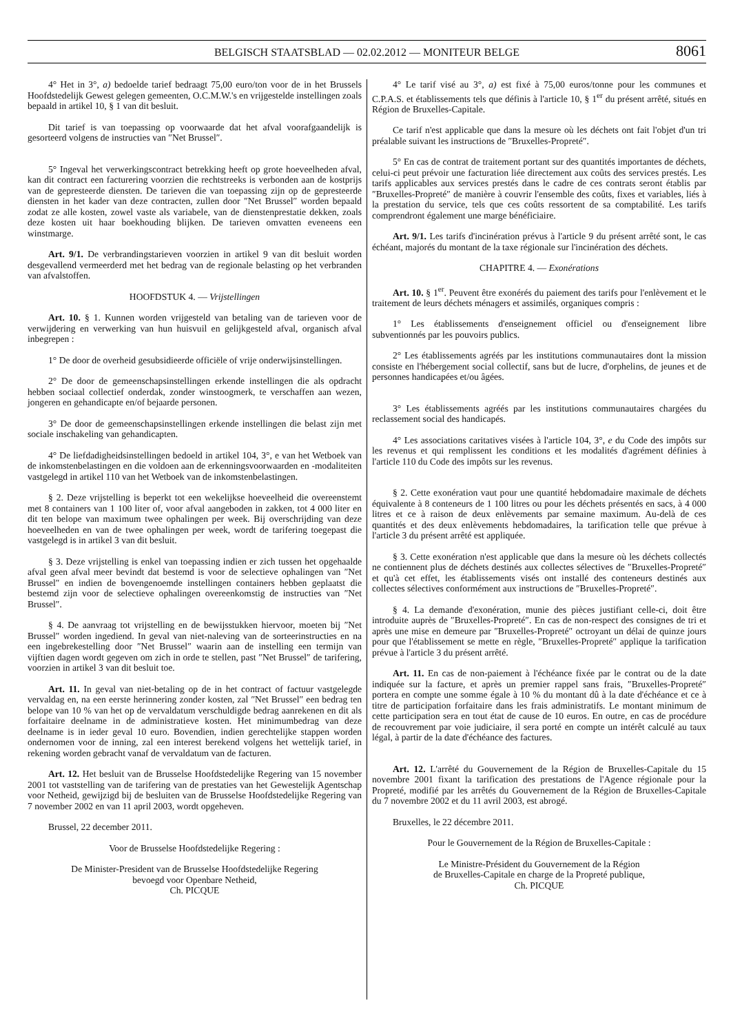BELGISCH STAATSBLAD — 02.02.2012 — MONITEUR BELGE
8061
4° Het in 3°, a) bedoelde tarief bedraagt 75,00 euro/ton voor de in het Brussels Hoofdstedelijk Gewest gelegen gemeenten, O.C.M.W.'s en vrijgestelde instellingen zoals bepaald in artikel 10, § 1 van dit besluit.
Dit tarief is van toepassing op voorwaarde dat het afval voorafgaandelijk is gesorteerd volgens de instructies van ″Net Brussel″.
5° Ingeval het verwerkingscontract betrekking heeft op grote hoeveelheden afval, kan dit contract een facturering voorzien die rechtstreeks is verbonden aan de kostprijs van de gepresteerde diensten. De tarieven die van toepassing zijn op de gepresteerde diensten in het kader van deze contracten, zullen door ″Net Brussel″ worden bepaald zodat ze alle kosten, zowel vaste als variabele, van de dienstenprestatie dekken, zoals deze kosten uit haar boekhouding blijken. De tarieven omvatten eveneens een winstmarge.
Art. 9/1. De verbrandingstarieven voorzien in artikel 9 van dit besluit worden desgevallend vermeerderd met het bedrag van de regionale belasting op het verbranden van afvalstoffen.
HOOFDSTUK 4. — Vrijstellingen
Art. 10. § 1. Kunnen worden vrijgesteld van betaling van de tarieven voor de verwijdering en verwerking van hun huisvuil en gelijkgesteld afval, organisch afval inbegrepen :
1° De door de overheid gesubsidieerde officiële of vrije onderwijsinstellingen.
2° De door de gemeenschapsinstellingen erkende instellingen die als opdracht hebben sociaal collectief onderdak, zonder winstoogmerk, te verschaffen aan wezen, jongeren en gehandicapte en/of bejaarde personen.
3° De door de gemeenschapsinstellingen erkende instellingen die belast zijn met sociale inschakeling van gehandicapten.
4° De liefdadigheidsinstellingen bedoeld in artikel 104, 3°, e van het Wetboek van de inkomstenbelastingen en die voldoen aan de erkenningsvoorwaarden en -modaliteiten vastgelegd in artikel 110 van het Wetboek van de inkomstenbelastingen.
§ 2. Deze vrijstelling is beperkt tot een wekelijkse hoeveelheid die overeenstemt met 8 containers van 1 100 liter of, voor afval aangeboden in zakken, tot 4 000 liter en dit ten belope van maximum twee ophalingen per week. Bij overschrijding van deze hoeveelheden en van de twee ophalingen per week, wordt de tarifering toegepast die vastgelegd is in artikel 3 van dit besluit.
§ 3. Deze vrijstelling is enkel van toepassing indien er zich tussen het opgehaalde afval geen afval meer bevindt dat bestemd is voor de selectieve ophalingen van ″Net Brussel″ en indien de bovengenoemde instellingen containers hebben geplaatst die bestemd zijn voor de selectieve ophalingen overeenkomstig de instructies van ″Net Brussel″.
§ 4. De aanvraag tot vrijstelling en de bewijsstukken hiervoor, moeten bij ″Net Brussel″ worden ingediend. In geval van niet-naleving van de sorteerinstructies en na een ingebrekestelling door ″Net Brussel″ waarin aan de instelling een termijn van vijftien dagen wordt gegeven om zich in orde te stellen, past ″Net Brussel″ de tarifering, voorzien in artikel 3 van dit besluit toe.
Art. 11. In geval van niet-betaling op de in het contract of factuur vastgelegde vervaldag en, na een eerste herinnering zonder kosten, zal ″Net Brussel″ een bedrag ten belope van 10 % van het op de vervaldatum verschuldigde bedrag aanrekenen en dit als forfaitaire deelname in de administratieve kosten. Het minimumbedrag van deze deelname is in ieder geval 10 euro. Bovendien, indien gerechtelijke stappen worden ondernomen voor de inning, zal een interest berekend volgens het wettelijk tarief, in rekening worden gebracht vanaf de vervaldatum van de facturen.
Art. 12. Het besluit van de Brusselse Hoofdstedelijke Regering van 15 november 2001 tot vaststelling van de tarifering van de prestaties van het Gewestelijk Agentschap voor Netheid, gewijzigd bij de besluiten van de Brusselse Hoofdstedelijke Regering van 7 november 2002 en van 11 april 2003, wordt opgeheven.
Brussel, 22 december 2011.
Voor de Brusselse Hoofdstedelijke Regering :
De Minister-President van de Brusselse Hoofdstedelijke Regering
bevoegd voor Openbare Netheid,
Ch. PICQUE
4° Le tarif visé au 3°, a) est fixé à 75,00 euros/tonne pour les communes et C.P.A.S. et établissements tels que définis à l'article 10, § 1<sup>er</sup> du présent arrêté, situés en Région de Bruxelles-Capitale.
Ce tarif n'est applicable que dans la mesure où les déchets ont fait l'objet d'un tri préalable suivant les instructions de ″Bruxelles-Propreté″.
5° En cas de contrat de traitement portant sur des quantités importantes de déchets, celui-ci peut prévoir une facturation liée directement aux coûts des services prestés. Les tarifs applicables aux services prestés dans le cadre de ces contrats seront établis par ″Bruxelles-Propreté″ de manière à couvrir l'ensemble des coûts, fixes et variables, liés à la prestation du service, tels que ces coûts ressortent de sa comptabilité. Les tarifs comprendront également une marge bénéficiaire.
Art. 9/1. Les tarifs d'incinération prévus à l'article 9 du présent arrêté sont, le cas échéant, majorés du montant de la taxe régionale sur l'incinération des déchets.
CHAPITRE 4. — Exonérations
Art. 10. § 1<sup>er</sup>. Peuvent être exonérés du paiement des tarifs pour l'enlèvement et le traitement de leurs déchets ménagers et assimilés, organiques compris :
1° Les établissements d'enseignement officiel ou d'enseignement libre subventionnés par les pouvoirs publics.
2° Les établissements agréés par les institutions communautaires dont la mission consiste en l'hébergement social collectif, sans but de lucre, d'orphelins, de jeunes et de personnes handicapées et/ou âgées.
3° Les établissements agréés par les institutions communautaires chargées du reclassement social des handicapés.
4° Les associations caritatives visées à l'article 104, 3°, e du Code des impôts sur les revenus et qui remplissent les conditions et les modalités d'agrément définies à l'article 110 du Code des impôts sur les revenus.
§ 2. Cette exonération vaut pour une quantité hebdomadaire maximale de déchets équivalente à 8 conteneurs de 1 100 litres ou pour les déchets présentés en sacs, à 4 000 litres et ce à raison de deux enlèvements par semaine maximum. Au-delà de ces quantités et des deux enlèvements hebdomadaires, la tarification telle que prévue à l'article 3 du présent arrêté est appliquée.
§ 3. Cette exonération n'est applicable que dans la mesure où les déchets collectés ne contiennent plus de déchets destinés aux collectes sélectives de ″Bruxelles-Propreté″ et qu'à cet effet, les établissements visés ont installé des conteneurs destinés aux collectes sélectives conformément aux instructions de ″Bruxelles-Propreté″.
§ 4. La demande d'exonération, munie des pièces justifiant celle-ci, doit être introduite auprès de ″Bruxelles-Propreté″. En cas de non-respect des consignes de tri et après une mise en demeure par ″Bruxelles-Propreté″ octroyant un délai de quinze jours pour que l'établissement se mette en règle, ″Bruxelles-Propreté″ applique la tarification prévue à l'article 3 du présent arrêté.
Art. 11. En cas de non-paiement à l'échéance fixée par le contrat ou de la date indiquée sur la facture, et après un premier rappel sans frais, ″Bruxelles-Propreté″ portera en compte une somme égale à 10 % du montant dû à la date d'échéance et ce à titre de participation forfaitaire dans les frais administratifs. Le montant minimum de cette participation sera en tout état de cause de 10 euros. En outre, en cas de procédure de recouvrement par voie judiciaire, il sera porté en compte un intérêt calculé au taux légal, à partir de la date d'échéance des factures.
Art. 12. L'arrêté du Gouvernement de la Région de Bruxelles-Capitale du 15 novembre 2001 fixant la tarification des prestations de l'Agence régionale pour la Propreté, modifié par les arrêtés du Gouvernement de la Région de Bruxelles-Capitale du 7 novembre 2002 et du 11 avril 2003, est abrogé.
Bruxelles, le 22 décembre 2011.
Pour le Gouvernement de la Région de Bruxelles-Capitale :
Le Ministre-Président du Gouvernement de la Région
de Bruxelles-Capitale en charge de la Propreté publique,
Ch. PICQUE